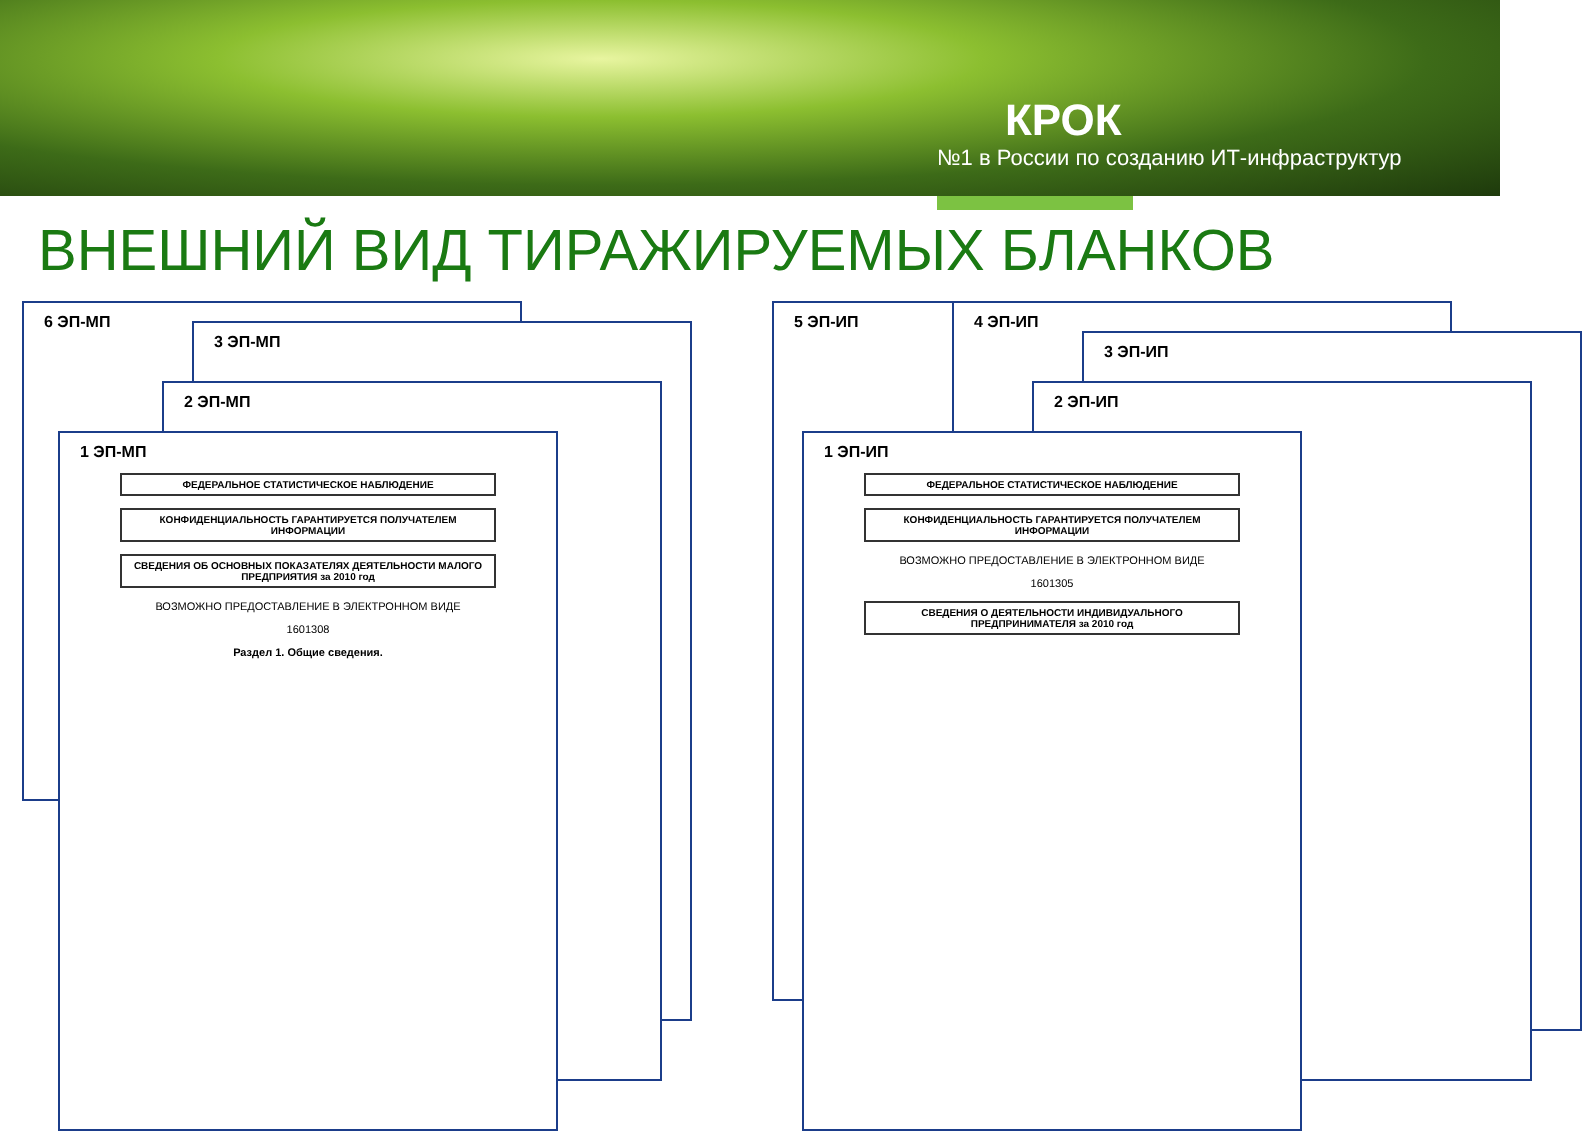КРОК
№1 в России по созданию ИТ-инфраструктур
ВНЕШНИЙ ВИД ТИРАЖИРУЕМЫХ БЛАНКОВ
6 ЭП-МП
3 ЭП-МП
2 ЭП-МП
1 ЭП-МП
ФЕДЕРАЛЬНОЕ СТАТИСТИЧЕСКОЕ НАБЛЮДЕНИЕ
КОНФИДЕНЦИАЛЬНОСТЬ ГАРАНТИРУЕТСЯ ПОЛУЧАТЕЛЕМ ИНФОРМАЦИИ
СВЕДЕНИЯ ОБ ОСНОВНЫХ ПОКАЗАТЕЛЯХ ДЕЯТЕЛЬНОСТИ МАЛОГО ПРЕДПРИЯТИЯ за 2010 год
ВОЗМОЖНО ПРЕДОСТАВЛЕНИЕ В ЭЛЕКТРОННОМ ВИДЕ
1601308
Раздел 1. Общие сведения.
5 ЭП-ИП 4 ЭП-ИП
3 ЭП-ИП
2 ЭП-ИП
1 ЭП-ИП
ФЕДЕРАЛЬНОЕ СТАТИСТИЧЕСКОЕ НАБЛЮДЕНИЕ
КОНФИДЕНЦИАЛЬНОСТЬ ГАРАНТИРУЕТСЯ ПОЛУЧАТЕЛЕМ ИНФОРМАЦИИ
ВОЗМОЖНО ПРЕДОСТАВЛЕНИЕ В ЭЛЕКТРОННОМ ВИДЕ
1601305
СВЕДЕНИЯ О ДЕЯТЕЛЬНОСТИ ИНДИВИДУАЛЬНОГО ПРЕДПРИНИМАТЕЛЯ за 2010 год